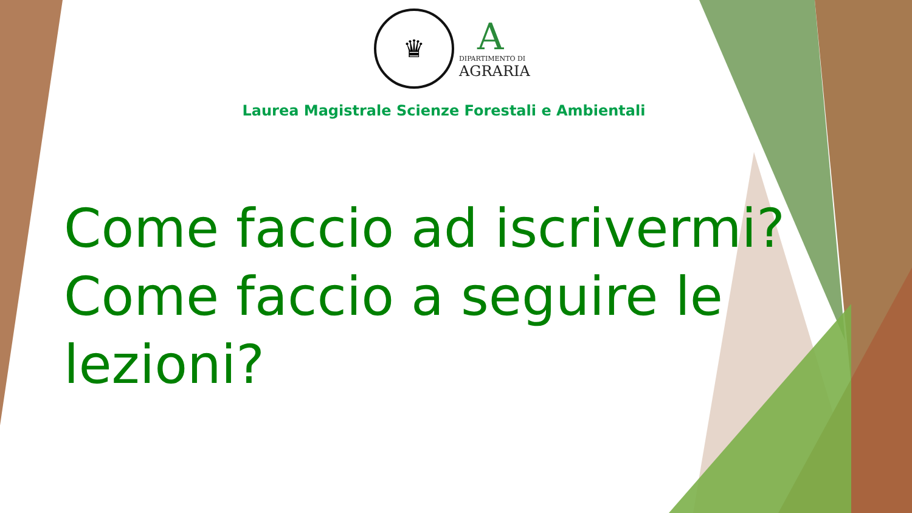♛
A
DIPARTIMENTO DI
AGRARIA
Laurea Magistrale Scienze Forestali e Ambientali
Come faccio ad iscrivermi? Come faccio a seguire le lezioni?